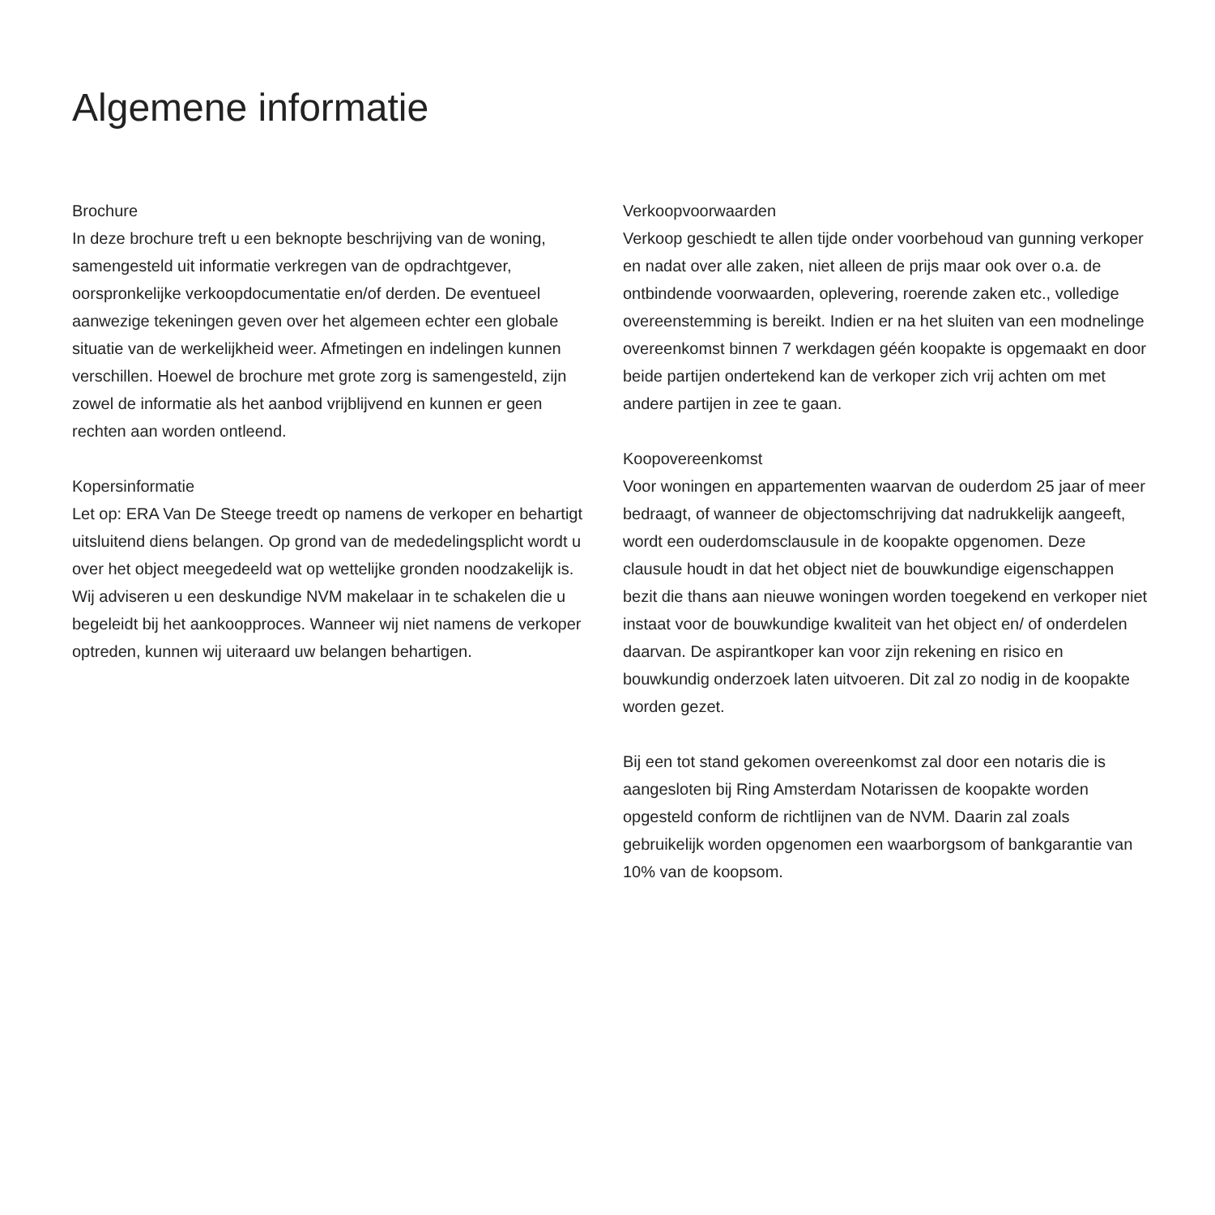Algemene informatie
Brochure
In deze brochure treft u een beknopte beschrijving van de woning, samengesteld uit informatie verkregen van de opdrachtgever, oorspronkelijke verkoopdocumentatie en/of derden. De eventueel aanwezige tekeningen geven over het algemeen echter een globale situatie van de werkelijkheid weer. Afmetingen en indelingen kunnen verschillen. Hoewel de brochure met grote zorg is samengesteld, zijn zowel de informatie als het aanbod vrijblijvend en kunnen er geen rechten aan worden ontleend.
Kopersinformatie
Let op: ERA Van De Steege treedt op namens de verkoper en behartigt uitsluitend diens belangen. Op grond van de mededelingsplicht wordt u over het object meegedeeld wat op wettelijke gronden noodzakelijk is. Wij adviseren u een deskundige NVM makelaar in te schakelen die u begeleidt bij het aankoopproces. Wanneer wij niet namens de verkoper optreden, kunnen wij uiteraard uw belangen behartigen.
Verkoopvoorwaarden
Verkoop geschiedt te allen tijde onder voorbehoud van gunning verkoper en nadat over alle zaken, niet alleen de prijs maar ook over o.a. de ontbindende voorwaarden, oplevering, roerende zaken etc., volledige overeenstemming is bereikt. Indien er na het sluiten van een modnelinge overeenkomst binnen 7 werkdagen géén koopakte is opgemaakt en door beide partijen ondertekend kan de verkoper zich vrij achten om met andere partijen in zee te gaan.
Koopovereenkomst
Voor woningen en appartementen waarvan de ouderdom 25 jaar of meer bedraagt, of wanneer de objectomschrijving dat nadrukkelijk aangeeft, wordt een ouderdomsclausule in de koopakte opgenomen. Deze clausule houdt in dat het object niet de bouwkundige eigenschappen bezit die thans aan nieuwe woningen worden toegekend en verkoper niet instaat voor de bouwkundige kwaliteit van het object en/ of onderdelen daarvan. De aspirantkoper kan voor zijn rekening en risico en bouwkundig onderzoek laten uitvoeren. Dit zal zo nodig in de koopakte worden gezet.
Bij een tot stand gekomen overeenkomst zal door een notaris die is aangesloten bij Ring Amsterdam Notarissen de koopakte worden opgesteld conform de richtlijnen van de NVM. Daarin zal zoals gebruikelijk worden opgenomen een waarborgsom of bankgarantie van 10% van de koopsom.